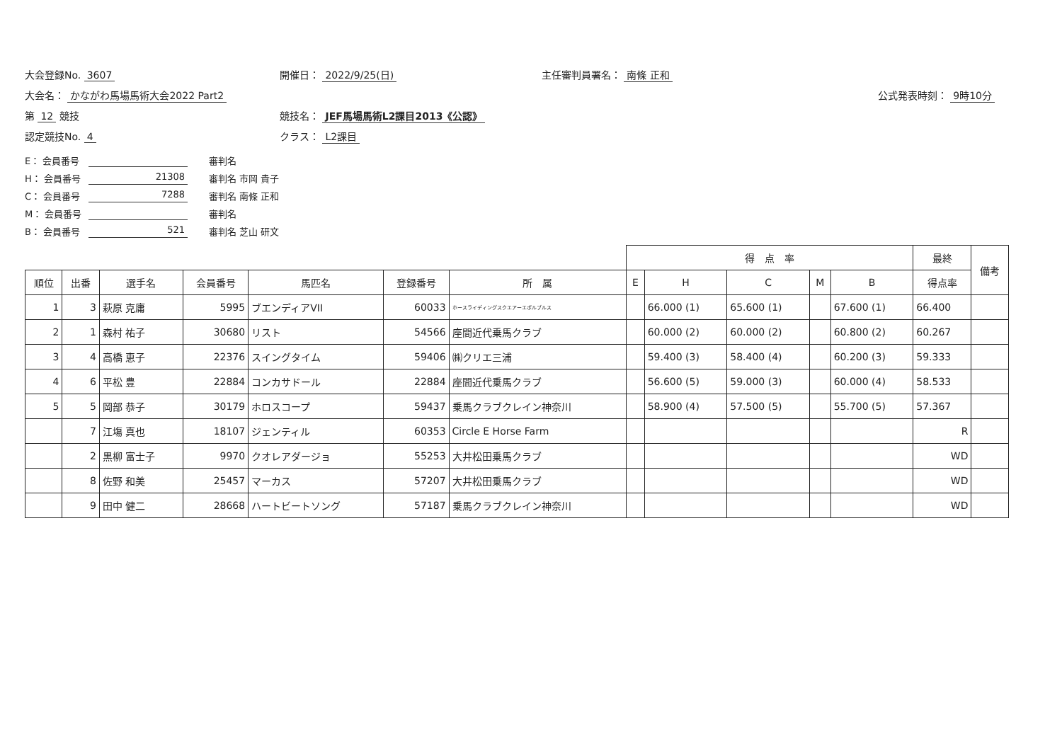大会登録No. 3607
開催日： 2022/9/25(日)
主任審判員署名： 南條 正和
大会名： かながわ馬場馬術大会2022 Part2
公式発表時刻： 9時10分
第 12 競技
競技名： JEF馬場馬術L2課目2013《公認》
認定競技No. 4
クラス： L2課目
E： 会員番号
審判名
H： 会員番号
21308
審判名 市岡 貴子
C： 会員番号
7288
審判名 南條 正和
M： 会員番号
審判名
B： 会員番号
521
審判名 芝山 研文
| | | | | | | | 得 点 率 | | | | | 最終 | 備考 |
| --- | --- | --- | --- | --- | --- | --- | --- | --- | --- | --- | --- | --- | --- |
| 順位 | 出番 | 選手名 | 会員番号 | 馬匹名 | 登録番号 | 所 属 | E | H | C | M | B | 得点率 | |
| 1 | 3 | 萩原 克庸 | 5995 | ブエンディアVII | 60033 | ホースライディングスクエアーエボルブルス | | 66.000 (1) | 65.600 (1) | | 67.600 (1) | 66.400 | |
| 2 | 1 | 森村 祐子 | 30680 | リスト | 54566 | 座間近代乗馬クラブ | | 60.000 (2) | 60.000 (2) | | 60.800 (2) | 60.267 | |
| 3 | 4 | 高橋 恵子 | 22376 | スイングタイム | 59406 | ㈱クリエ三浦 | | 59.400 (3) | 58.400 (4) | | 60.200 (3) | 59.333 | |
| 4 | 6 | 平松 豊 | 22884 | コンカサドール | 22884 | 座間近代乗馬クラブ | | 56.600 (5) | 59.000 (3) | | 60.000 (4) | 58.533 | |
| 5 | 5 | 岡部 恭子 | 30179 | ホロスコープ | 59437 | 乗馬クラブクレイン神奈川 | | 58.900 (4) | 57.500 (5) | | 55.700 (5) | 57.367 | |
| | 7 | 江塲 真也 | 18107 | ジェンティル | 60353 | Circle E Horse Farm | | | | | | R | |
| | 2 | 黒柳 富士子 | 9970 | クオレアダージョ | 55253 | 大井松田乗馬クラブ | | | | | | WD | |
| | 8 | 佐野 和美 | 25457 | マーカス | 57207 | 大井松田乗馬クラブ | | | | | | WD | |
| | 9 | 田中 健二 | 28668 | ハートビートソング | 57187 | 乗馬クラブクレイン神奈川 | | | | | | WD | |